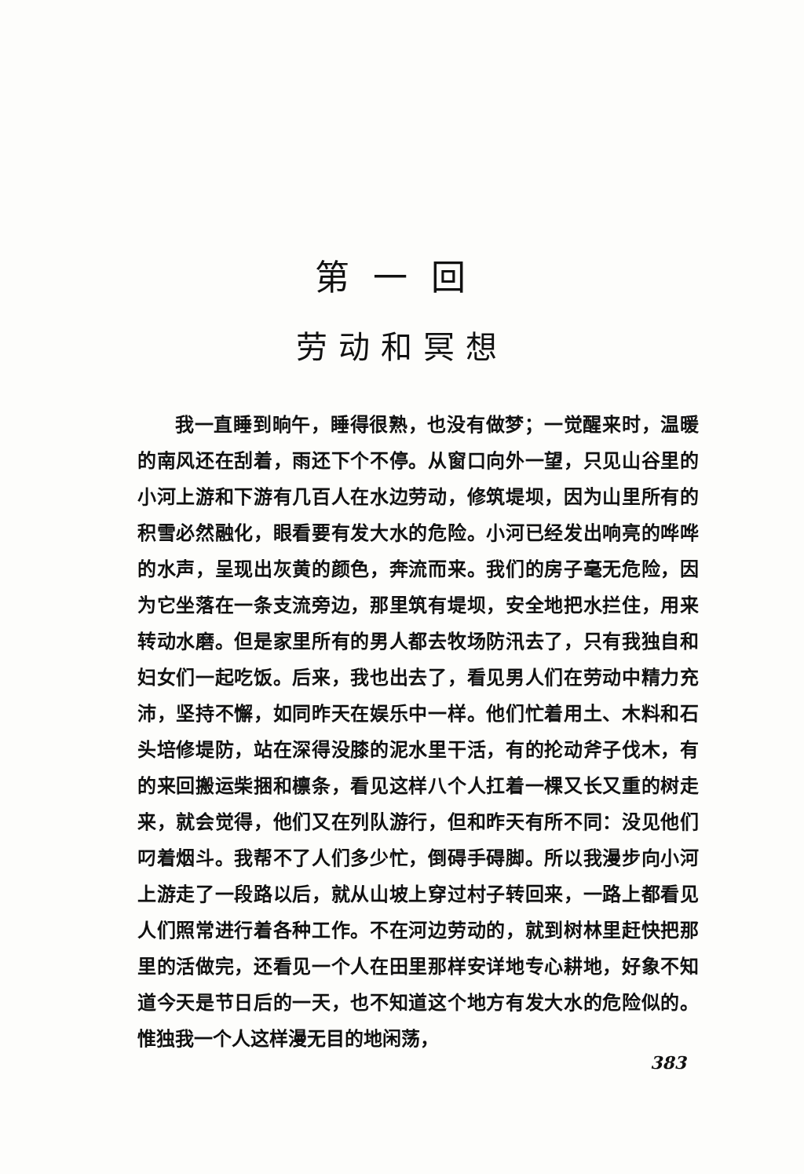第一回
劳动和冥想
我一直睡到晌午，睡得很熟，也没有做梦；一觉醒来时，温暖的南风还在刮着，雨还下个不停。从窗口向外一望，只见山谷里的小河上游和下游有几百人在水边劳动，修筑堤坝，因为山里所有的积雪必然融化，眼看要有发大水的危险。小河已经发出响亮的哗哗的水声，呈现出灰黄的颜色，奔流而来。我们的房子毫无危险，因为它坐落在一条支流旁边，那里筑有堤坝，安全地把水拦住，用来转动水磨。但是家里所有的男人都去牧场防汛去了，只有我独自和妇女们一起吃饭。后来，我也出去了，看见男人们在劳动中精力充沛，坚持不懈，如同昨天在娱乐中一样。他们忙着用土、木料和石头培修堤防，站在深得没膝的泥水里干活，有的抡动斧子伐木，有的来回搬运柴捆和檩条，看见这样八个人扛着一棵又长又重的树走来，就会觉得，他们又在列队游行，但和昨天有所不同：没见他们叼着烟斗。我帮不了人们多少忙，倒碍手碍脚。所以我漫步向小河上游走了一段路以后，就从山坡上穿过村子转回来，一路上都看见人们照常进行着各种工作。不在河边劳动的，就到树林里赶快把那里的活做完，还看见一个人在田里那样安详地专心耕地，好象不知道今天是节日后的一天，也不知道这个地方有发大水的危险似的。惟独我一个人这样漫无目的地闲荡，
383